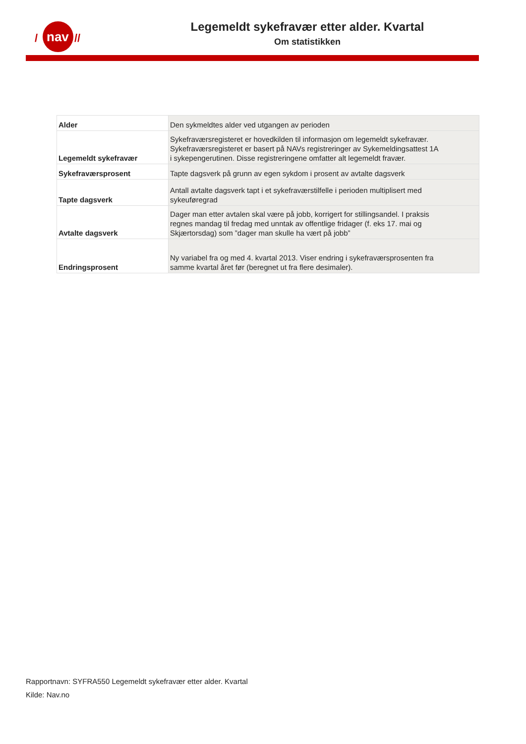nav
/
//
Legemeldt sykefravær etter alder. Kvartal
Om statistikken
| Alder | Den sykmeldtes alder ved utgangen av perioden |
| Legemeldt sykefravær | Sykefraværsregisteret er hovedkilden til informasjon om legemeldt sykefravær. Sykefraværsregisteret er basert på NAVs registreringer av Sykemeldingsattest 1A i sykepengerutinen. Disse registreringene omfatter alt legemeldt fravær. |
| Sykefraværsprosent | Tapte dagsverk på grunn av egen sykdom i prosent av avtalte dagsverk |
| Tapte dagsverk | Antall avtalte dagsverk tapt i et sykefraværstilfelle i perioden multiplisert med sykeuføregrad |
| Avtalte dagsverk | Dager man etter avtalen skal være på jobb, korrigert for stillingsandel. I praksis regnes mandag til fredag med unntak av offentlige fridager (f. eks 17. mai og Skjærtorsdag) som ”dager man skulle ha vært på jobb” |
| Endringsprosent | Ny variabel fra og med 4. kvartal 2013. Viser endring i sykefraværsprosenten fra samme kvartal året før (beregnet ut fra flere desimaler). |
Rapportnavn: SYFRA550 Legemeldt sykefravær etter alder. Kvartal
Kilde: Nav.no